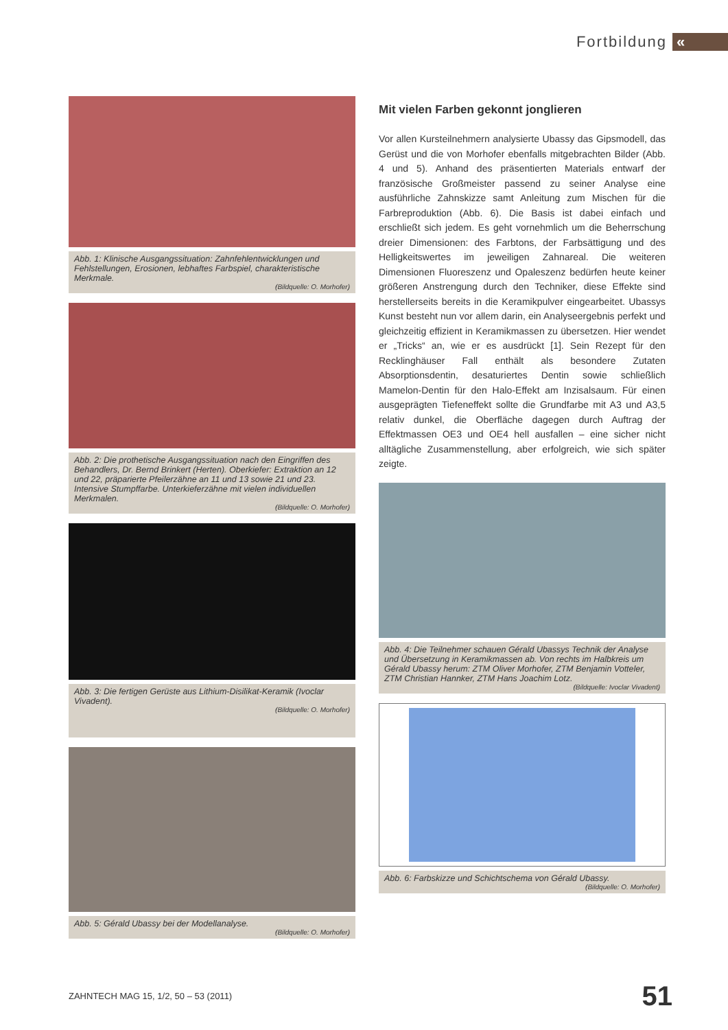Fortbildung
«
Abb. 1: Klinische Ausgangssituation: Zahnfehlentwicklungen und Fehlstellungen, Erosionen, lebhaftes Farbspiel, charakteristische Merkmale.
(Bildquelle: O. Morhofer)
Abb. 2: Die prothetische Ausgangssituation nach den Eingriffen des Behandlers, Dr. Bernd Brinkert (Herten). Oberkiefer: Extraktion an 12 und 22, präparierte Pfeilerzähne an 11 und 13 sowie 21 und 23. Intensive Stumpffarbe. Unterkieferzähne mit vielen individuellen Merkmalen.
(Bildquelle: O. Morhofer)
Abb. 3: Die fertigen Gerüste aus Lithium-Disilikat-Keramik (Ivoclar Vivadent).
(Bildquelle: O. Morhofer)
Abb. 5: Gérald Ubassy bei der Modellanalyse.
(Bildquelle: O. Morhofer)
Mit vielen Farben gekonnt jonglieren
Vor allen Kursteilnehmern analysierte Ubassy das Gipsmodell, das Gerüst und die von Morhofer ebenfalls mitgebrachten Bilder (Abb. 4 und 5). Anhand des präsentierten Materials entwarf der französische Großmeister passend zu seiner Analyse eine ausführliche Zahnskizze samt Anleitung zum Mischen für die Farbreproduktion (Abb. 6). Die Basis ist dabei einfach und erschließt sich jedem. Es geht vornehmlich um die Beherrschung dreier Dimensionen: des Farbtons, der Farbsättigung und des Helligkeitswertes im jeweiligen Zahnareal. Die weiteren Dimensionen Fluoreszenz und Opaleszenz bedürfen heute keiner größeren Anstrengung durch den Techniker, diese Effekte sind herstellerseits bereits in die Keramikpulver eingearbeitet. Ubassys Kunst besteht nun vor allem darin, ein Analyseergebnis perfekt und gleichzeitig effizient in Keramikmassen zu übersetzen. Hier wendet er „Tricks“ an, wie er es ausdrückt [1]. Sein Rezept für den Recklinghäuser Fall enthält als besondere Zutaten Absorptionsdentin, desaturiertes Dentin sowie schließlich Mamelon-Dentin für den Halo-Effekt am Inzisalsaum. Für einen ausgeprägten Tiefeneffekt sollte die Grundfarbe mit A3 und A3,5 relativ dunkel, die Oberfläche dagegen durch Auftrag der Effektmassen OE3 und OE4 hell ausfallen – eine sicher nicht alltägliche Zusammenstellung, aber erfolgreich, wie sich später zeigte.
Abb. 4: Die Teilnehmer schauen Gérald Ubassys Technik der Analyse und Übersetzung in Keramikmassen ab. Von rechts im Halbkreis um Gérald Ubassy herum: ZTM Oliver Morhofer, ZTM Benjamin Votteler, ZTM Christian Hannker, ZTM Hans Joachim Lotz.
(Bildquelle: Ivoclar Vivadent)
Abb. 6: Farbskizze und Schichtschema von Gérald Ubassy.
(Bildquelle: O. Morhofer)
ZAHNTECH MAG 15, 1/2, 50 – 53 (2011) 51